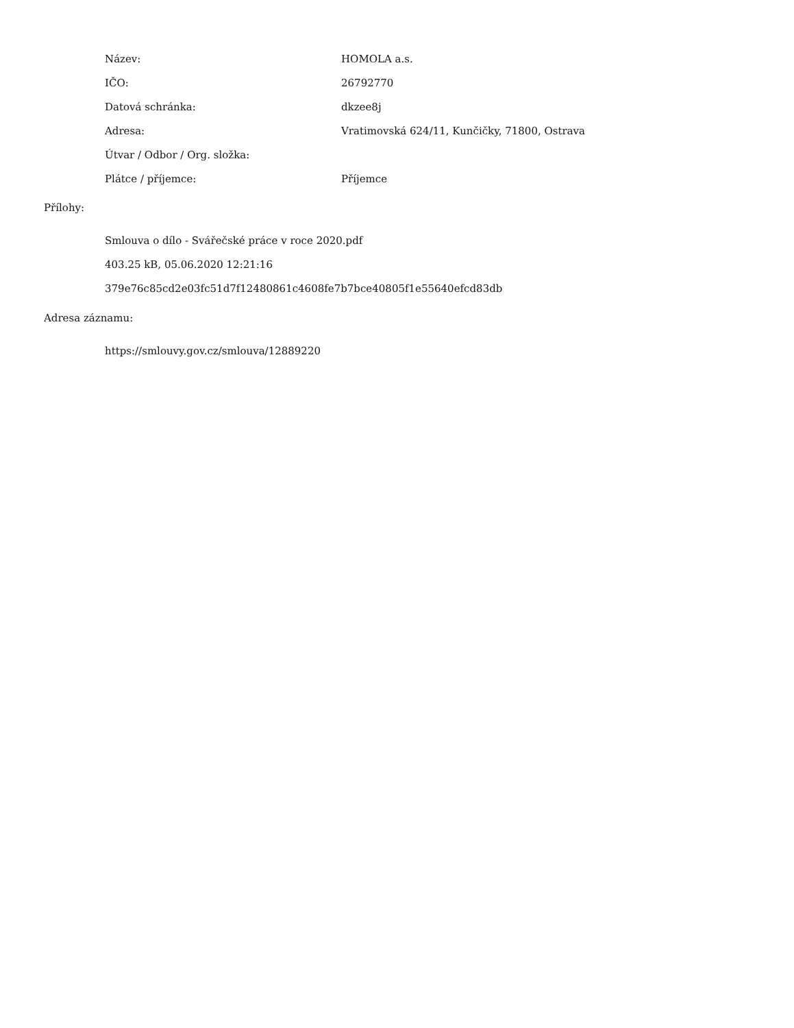| Název: | HOMOLA a.s. |
| IČO: | 26792770 |
| Datová schránka: | dkzee8j |
| Adresa: | Vratimovská 624/11, Kunčičky, 71800, Ostrava |
| Útvar / Odbor / Org. složka: | |
| Plátce / příjemce: | Příjemce |
Přílohy:
Smlouva o dílo - Svářečské práce v roce 2020.pdf
403.25 kB, 05.06.2020 12:21:16
379e76c85cd2e03fc51d7f12480861c4608fe7b7bce40805f1e55640efcd83db
Adresa záznamu:
https://smlouvy.gov.cz/smlouva/12889220